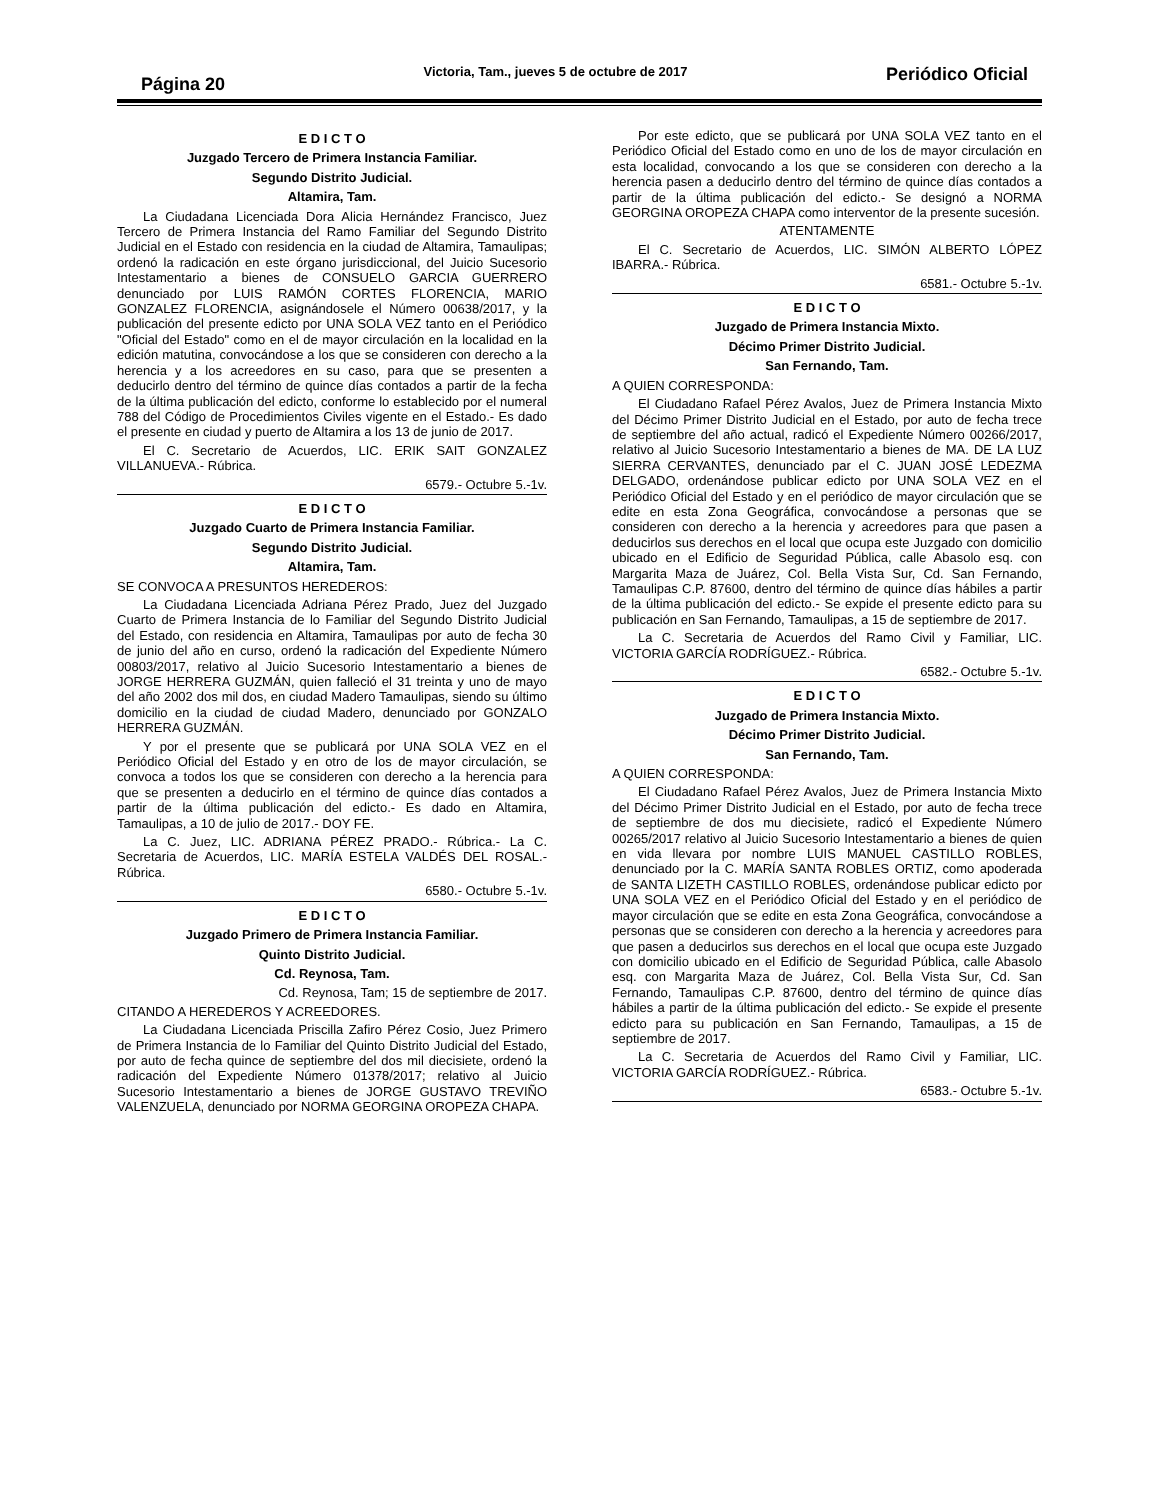Página 20
Victoria, Tam., jueves 5 de octubre de 2017
Periódico Oficial
E D I C T O
Juzgado Tercero de Primera Instancia Familiar.
Segundo Distrito Judicial.
Altamira, Tam.
La Ciudadana Licenciada Dora Alicia Hernández Francisco, Juez Tercero de Primera Instancia del Ramo Familiar del Segundo Distrito Judicial en el Estado con residencia en la ciudad de Altamira, Tamaulipas; ordenó la radicación en este órgano jurisdiccional, del Juicio Sucesorio Intestamentario a bienes de CONSUELO GARCIA GUERRERO denunciado por LUIS RAMÓN CORTES FLORENCIA, MARIO GONZALEZ FLORENCIA, asignándosele el Número 00638/2017, y la publicación del presente edicto por UNA SOLA VEZ tanto en el Periódico "Oficial del Estado" como en el de mayor circulación en la localidad en la edición matutina, convocándose a los que se consideren con derecho a la herencia y a los acreedores en su caso, para que se presenten a deducirlo dentro del término de quince días contados a partir de la fecha de la última publicación del edicto, conforme lo establecido por el numeral 788 del Código de Procedimientos Civiles vigente en el Estado.- Es dado el presente en ciudad y puerto de Altamira a los 13 de junio de 2017.
El C. Secretario de Acuerdos, LIC. ERIK SAIT GONZALEZ VILLANUEVA.- Rúbrica.
6579.- Octubre 5.-1v.
E D I C T O
Juzgado Cuarto de Primera Instancia Familiar.
Segundo Distrito Judicial.
Altamira, Tam.
SE CONVOCA A PRESUNTOS HEREDEROS:
La Ciudadana Licenciada Adriana Pérez Prado, Juez del Juzgado Cuarto de Primera Instancia de lo Familiar del Segundo Distrito Judicial del Estado, con residencia en Altamira, Tamaulipas por auto de fecha 30 de junio del año en curso, ordenó la radicación del Expediente Número 00803/2017, relativo al Juicio Sucesorio Intestamentario a bienes de JORGE HERRERA GUZMÁN, quien falleció el 31 treinta y uno de mayo del año 2002 dos mil dos, en ciudad Madero Tamaulipas, siendo su último domicilio en la ciudad de ciudad Madero, denunciado por GONZALO HERRERA GUZMÁN.
Y por el presente que se publicará por UNA SOLA VEZ en el Periódico Oficial del Estado y en otro de los de mayor circulación, se convoca a todos los que se consideren con derecho a la herencia para que se presenten a deducirlo en el término de quince días contados a partir de la última publicación del edicto.- Es dado en Altamira, Tamaulipas, a 10 de julio de 2017.- DOY FE.
La C. Juez, LIC. ADRIANA PÉREZ PRADO.- Rúbrica.- La C. Secretaria de Acuerdos, LIC. MARÍA ESTELA VALDÉS DEL ROSAL.- Rúbrica.
6580.- Octubre 5.-1v.
E D I C T O
Juzgado Primero de Primera Instancia Familiar.
Quinto Distrito Judicial.
Cd. Reynosa, Tam.
Cd. Reynosa, Tam; 15 de septiembre de 2017.
CITANDO A HEREDEROS Y ACREEDORES.
La Ciudadana Licenciada Priscilla Zafiro Pérez Cosio, Juez Primero de Primera Instancia de lo Familiar del Quinto Distrito Judicial del Estado, por auto de fecha quince de septiembre del dos mil diecisiete, ordenó la radicación del Expediente Número 01378/2017; relativo al Juicio Sucesorio Intestamentario a bienes de JORGE GUSTAVO TREVIÑO VALENZUELA, denunciado por NORMA GEORGINA OROPEZA CHAPA.
Por este edicto, que se publicará por UNA SOLA VEZ tanto en el Periódico Oficial del Estado como en uno de los de mayor circulación en esta localidad, convocando a los que se consideren con derecho a la herencia pasen a deducirlo dentro del término de quince días contados a partir de la última publicación del edicto.- Se designó a NORMA GEORGINA OROPEZA CHAPA como interventor de la presente sucesión.
ATENTAMENTE
El C. Secretario de Acuerdos, LIC. SIMÓN ALBERTO LÓPEZ IBARRA.- Rúbrica.
6581.- Octubre 5.-1v.
E D I C T O
Juzgado de Primera Instancia Mixto.
Décimo Primer Distrito Judicial.
San Fernando, Tam.
A QUIEN CORRESPONDA:
El Ciudadano Rafael Pérez Avalos, Juez de Primera Instancia Mixto del Décimo Primer Distrito Judicial en el Estado, por auto de fecha trece de septiembre del año actual, radicó el Expediente Número 00266/2017, relativo al Juicio Sucesorio Intestamentario a bienes de MA. DE LA LUZ SIERRA CERVANTES, denunciado par el C. JUAN JOSÉ LEDEZMA DELGADO, ordenándose publicar edicto por UNA SOLA VEZ en el Periódico Oficial del Estado y en el periódico de mayor circulación que se edite en esta Zona Geográfica, convocándose a personas que se consideren con derecho a la herencia y acreedores para que pasen a deducirlos sus derechos en el local que ocupa este Juzgado con domicilio ubicado en el Edificio de Seguridad Pública, calle Abasolo esq. con Margarita Maza de Juárez, Col. Bella Vista Sur, Cd. San Fernando, Tamaulipas C.P. 87600, dentro del término de quince días hábiles a partir de la última publicación del edicto.- Se expide el presente edicto para su publicación en San Fernando, Tamaulipas, a 15 de septiembre de 2017.
La C. Secretaria de Acuerdos del Ramo Civil y Familiar, LIC. VICTORIA GARCÍA RODRÍGUEZ.- Rúbrica.
6582.- Octubre 5.-1v.
E D I C T O
Juzgado de Primera Instancia Mixto.
Décimo Primer Distrito Judicial.
San Fernando, Tam.
A QUIEN CORRESPONDA:
El Ciudadano Rafael Pérez Avalos, Juez de Primera Instancia Mixto del Décimo Primer Distrito Judicial en el Estado, por auto de fecha trece de septiembre de dos mu diecisiete, radicó el Expediente Número 00265/2017 relativo al Juicio Sucesorio Intestamentario a bienes de quien en vida llevara por nombre LUIS MANUEL CASTILLO ROBLES, denunciado por la C. MARÍA SANTA ROBLES ORTIZ, como apoderada de SANTA LIZETH CASTILLO ROBLES, ordenándose publicar edicto por UNA SOLA VEZ en el Periódico Oficial del Estado y en el periódico de mayor circulación que se edite en esta Zona Geográfica, convocándose a personas que se consideren con derecho a la herencia y acreedores para que pasen a deducirlos sus derechos en el local que ocupa este Juzgado con domicilio ubicado en el Edificio de Seguridad Pública, calle Abasolo esq. con Margarita Maza de Juárez, Col. Bella Vista Sur, Cd. San Fernando, Tamaulipas C.P. 87600, dentro del término de quince días hábiles a partir de la última publicación del edicto.- Se expide el presente edicto para su publicación en San Fernando, Tamaulipas, a 15 de septiembre de 2017.
La C. Secretaria de Acuerdos del Ramo Civil y Familiar, LIC. VICTORIA GARCÍA RODRÍGUEZ.- Rúbrica.
6583.- Octubre 5.-1v.